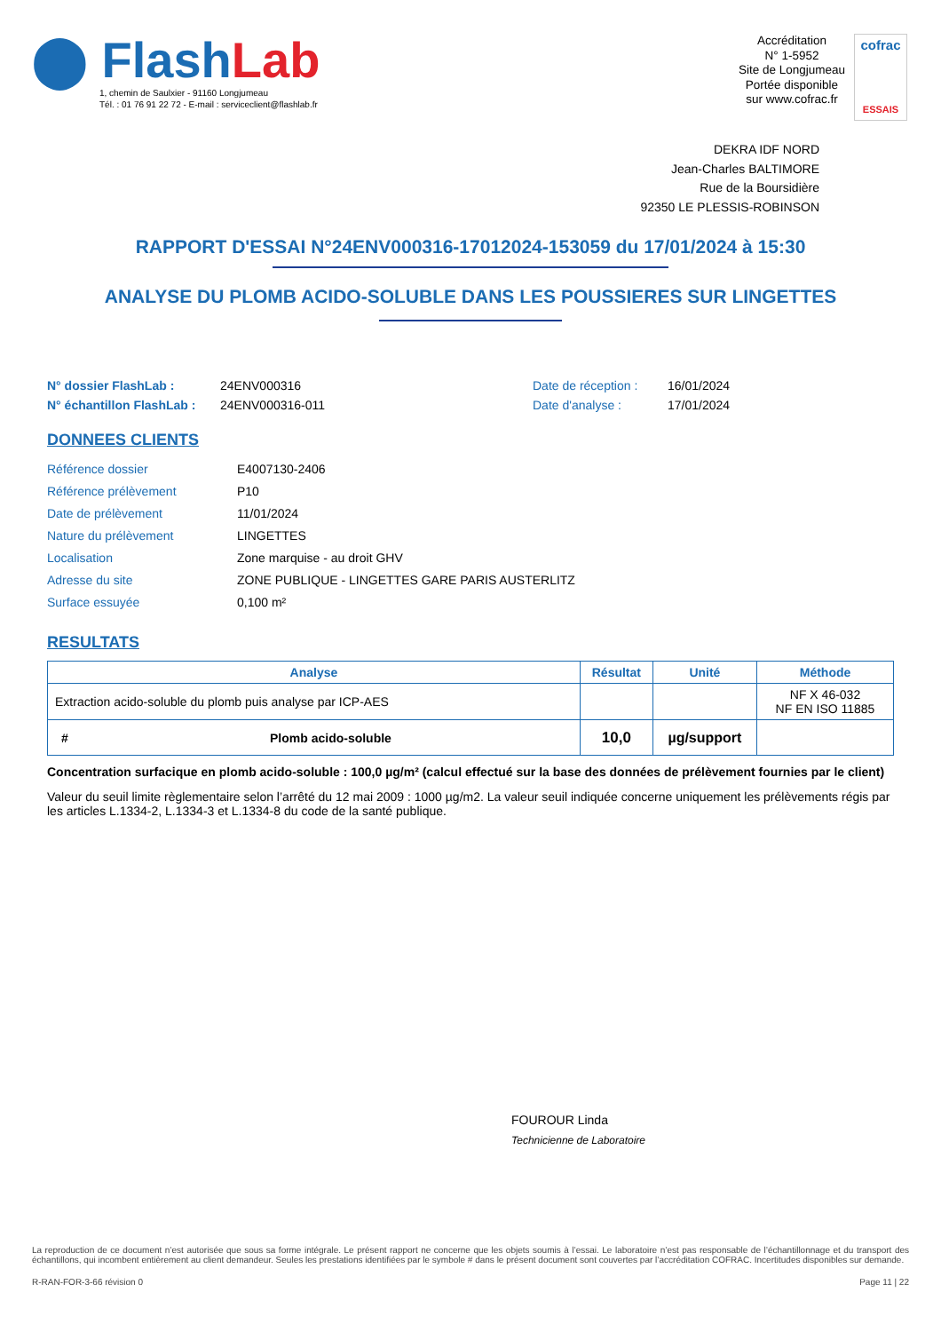⬤ Flash Lab
1, chemin de Saulxier - 91160 Longjumeau
Tél. : 01 76 91 22 72 - E-mail : serviceclient@flashlab.fr
Accréditation
N° 1-5952
Site de Longjumeau
Portée disponible
sur www.cofrac.fr
cofrac
ESSAIS
DEKRA IDF NORD
Jean-Charles BALTIMORE
Rue de la Boursidière
92350 LE PLESSIS-ROBINSON
RAPPORT D'ESSAI N°24ENV000316-17012024-153059 du 17/01/2024 à 15:30
ANALYSE DU PLOMB ACIDO-SOLUBLE DANS LES POUSSIERES SUR LINGETTES
N° dossier FlashLab : 24ENV000316 Date de réception : 16/01/2024 N° échantillon FlashLab : 24ENV000316-011 Date d'analyse : 17/01/2024
DONNEES CLIENTS
Référence dossier E4007130-2406 Référence prélèvement P10 Date de prélèvement 11/01/2024 Nature du prélèvement LINGETTES Localisation Zone marquise - au droit GHV Adresse du site ZONE PUBLIQUE - LINGETTES GARE PARIS AUSTERLITZ Surface essuyée 0,100 m²
RESULTATS
| Analyse | | Résultat | Unité | Méthode |
| --- | --- | --- | --- | --- |
| Extraction acido-soluble du plomb puis analyse par ICP-AES | | | | NF X 46-032 NF EN ISO 11885 |
| # | Plomb acido-soluble | 10,0 | µg/support | |
Concentration surfacique en plomb acido-soluble : 100,0 µg/m² (calcul effectué sur la base des données de prélèvement fournies par le client)
Valeur du seuil limite règlementaire selon l’arrêté du 12 mai 2009 : 1000 µg/m2. La valeur seuil indiquée concerne uniquement les prélèvements régis par les articles L.1334-2, L.1334-3 et L.1334-8 du code de la santé publique.
FOUROUR Linda
Technicienne de Laboratoire
La reproduction de ce document n’est autorisée que sous sa forme intégrale. Le présent rapport ne concerne que les objets soumis à l’essai. Le laboratoire n’est pas responsable de l’échantillonnage et du transport des échantillons, qui incombent entièrement au client demandeur. Seules les prestations identifiées par le symbole # dans le présent document sont couvertes par l’accréditation COFRAC. Incertitudes disponibles sur demande.
R-RAN-FOR-3-66 révision 0 Page 11 | 22